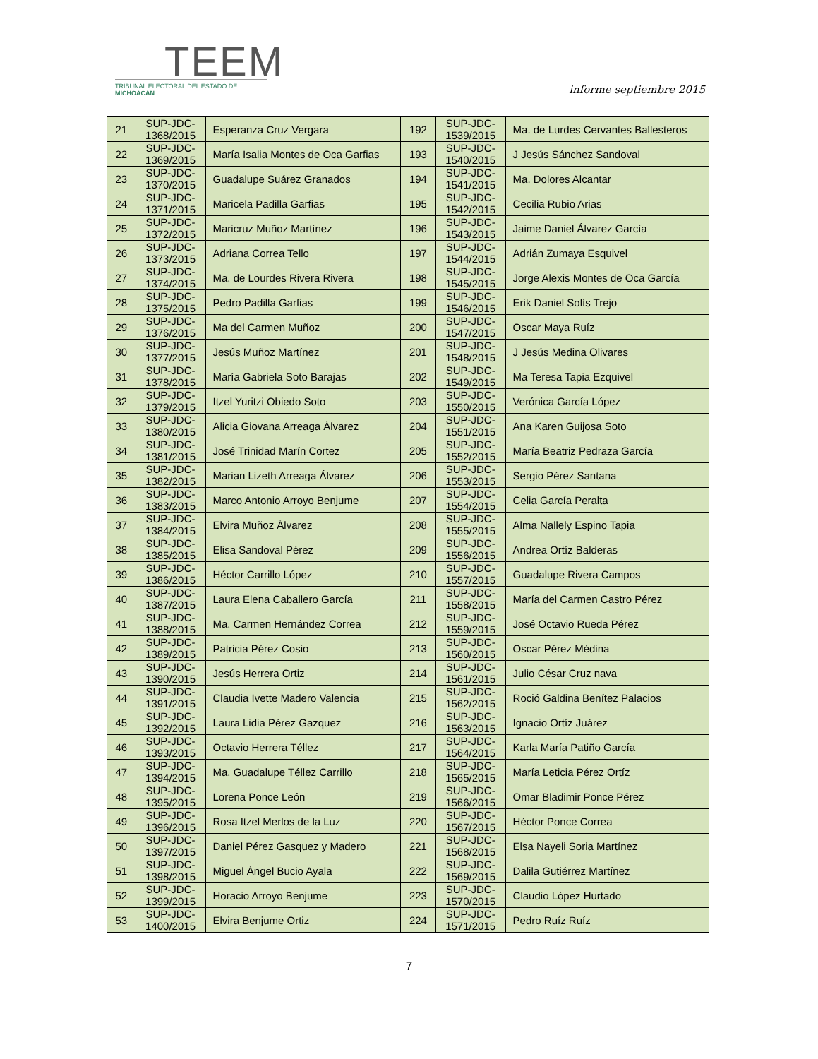TEEM
TRIBUNAL ELECTORAL DEL ESTADO DE MICHOACÁN
informe septiembre 2015
| 21 | SUP-JDC- 1368/2015 | Esperanza Cruz Vergara | 192 | SUP-JDC- 1539/2015 | Ma. de Lurdes Cervantes Ballesteros |
| 22 | SUP-JDC- 1369/2015 | María Isalia Montes de Oca Garfias | 193 | SUP-JDC- 1540/2015 | J Jesús Sánchez Sandoval |
| 23 | SUP-JDC- 1370/2015 | Guadalupe Suárez Granados | 194 | SUP-JDC- 1541/2015 | Ma. Dolores Alcantar |
| 24 | SUP-JDC- 1371/2015 | Maricela Padilla Garfias | 195 | SUP-JDC- 1542/2015 | Cecilia Rubio Arias |
| 25 | SUP-JDC- 1372/2015 | Maricruz Muñoz Martínez | 196 | SUP-JDC- 1543/2015 | Jaime Daniel Álvarez García |
| 26 | SUP-JDC- 1373/2015 | Adriana Correa Tello | 197 | SUP-JDC- 1544/2015 | Adrián Zumaya Esquivel |
| 27 | SUP-JDC- 1374/2015 | Ma. de Lourdes Rivera Rivera | 198 | SUP-JDC- 1545/2015 | Jorge Alexis Montes de Oca García |
| 28 | SUP-JDC- 1375/2015 | Pedro Padilla Garfias | 199 | SUP-JDC- 1546/2015 | Erik Daniel Solís Trejo |
| 29 | SUP-JDC- 1376/2015 | Ma del Carmen Muñoz | 200 | SUP-JDC- 1547/2015 | Oscar Maya Ruíz |
| 30 | SUP-JDC- 1377/2015 | Jesús Muñoz Martínez | 201 | SUP-JDC- 1548/2015 | J Jesús Medina Olivares |
| 31 | SUP-JDC- 1378/2015 | María Gabriela Soto Barajas | 202 | SUP-JDC- 1549/2015 | Ma Teresa Tapia Ezquivel |
| 32 | SUP-JDC- 1379/2015 | Itzel Yuritzi Obiedo Soto | 203 | SUP-JDC- 1550/2015 | Verónica García López |
| 33 | SUP-JDC- 1380/2015 | Alicia Giovana Arreaga Álvarez | 204 | SUP-JDC- 1551/2015 | Ana Karen Guijosa Soto |
| 34 | SUP-JDC- 1381/2015 | José Trinidad Marín Cortez | 205 | SUP-JDC- 1552/2015 | María Beatriz Pedraza García |
| 35 | SUP-JDC- 1382/2015 | Marian Lizeth Arreaga Álvarez | 206 | SUP-JDC- 1553/2015 | Sergio Pérez Santana |
| 36 | SUP-JDC- 1383/2015 | Marco Antonio Arroyo Benjume | 207 | SUP-JDC- 1554/2015 | Celia García Peralta |
| 37 | SUP-JDC- 1384/2015 | Elvira Muñoz Álvarez | 208 | SUP-JDC- 1555/2015 | Alma Nallely Espino Tapia |
| 38 | SUP-JDC- 1385/2015 | Elisa Sandoval Pérez | 209 | SUP-JDC- 1556/2015 | Andrea Ortíz Balderas |
| 39 | SUP-JDC- 1386/2015 | Héctor Carrillo López | 210 | SUP-JDC- 1557/2015 | Guadalupe Rivera Campos |
| 40 | SUP-JDC- 1387/2015 | Laura Elena Caballero García | 211 | SUP-JDC- 1558/2015 | María del Carmen Castro Pérez |
| 41 | SUP-JDC- 1388/2015 | Ma. Carmen Hernández Correa | 212 | SUP-JDC- 1559/2015 | José Octavio Rueda Pérez |
| 42 | SUP-JDC- 1389/2015 | Patricia Pérez Cosio | 213 | SUP-JDC- 1560/2015 | Oscar Pérez Médina |
| 43 | SUP-JDC- 1390/2015 | Jesús Herrera Ortiz | 214 | SUP-JDC- 1561/2015 | Julio César Cruz nava |
| 44 | SUP-JDC- 1391/2015 | Claudia Ivette Madero Valencia | 215 | SUP-JDC- 1562/2015 | Roció Galdina Benítez Palacios |
| 45 | SUP-JDC- 1392/2015 | Laura Lidia Pérez Gazquez | 216 | SUP-JDC- 1563/2015 | Ignacio Ortíz Juárez |
| 46 | SUP-JDC- 1393/2015 | Octavio Herrera Téllez | 217 | SUP-JDC- 1564/2015 | Karla María Patiño García |
| 47 | SUP-JDC- 1394/2015 | Ma. Guadalupe Téllez Carrillo | 218 | SUP-JDC- 1565/2015 | María Leticia Pérez Ortíz |
| 48 | SUP-JDC- 1395/2015 | Lorena Ponce León | 219 | SUP-JDC- 1566/2015 | Omar Bladimir Ponce Pérez |
| 49 | SUP-JDC- 1396/2015 | Rosa Itzel Merlos de la Luz | 220 | SUP-JDC- 1567/2015 | Héctor Ponce Correa |
| 50 | SUP-JDC- 1397/2015 | Daniel Pérez Gasquez y Madero | 221 | SUP-JDC- 1568/2015 | Elsa Nayeli Soria Martínez |
| 51 | SUP-JDC- 1398/2015 | Miguel Ángel Bucio Ayala | 222 | SUP-JDC- 1569/2015 | Dalila Gutiérrez Martínez |
| 52 | SUP-JDC- 1399/2015 | Horacio Arroyo Benjume | 223 | SUP-JDC- 1570/2015 | Claudio López Hurtado |
| 53 | SUP-JDC- 1400/2015 | Elvira Benjume Ortiz | 224 | SUP-JDC- 1571/2015 | Pedro Ruíz Ruíz |
7